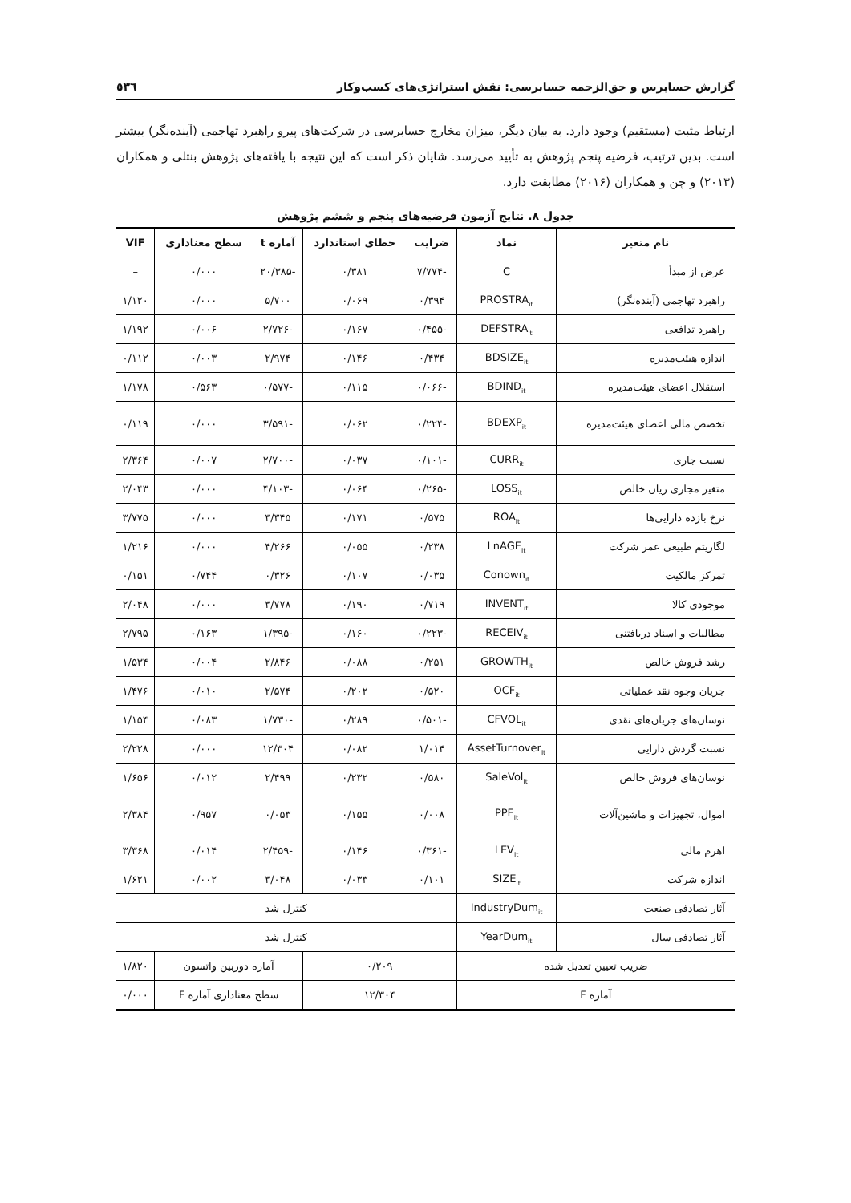گزارش حسابرس و حق‌الزحمه حسابرسی: نقش استراتژی‌های کسب‌وکار ٥٣٦
ارتباط مثبت (مستقیم) وجود دارد. به بیان دیگر، میزان مخارج حسابرسی در شرکت‌های پیرو راهبرد تهاجمی (آینده‌نگر) بیشتر است. بدین ترتیب، فرضیه پنجم پژوهش به تأیید می‌رسد. شایان ذکر است که این نتیجه با یافته‌های پژوهش بنتلی و همکاران (۲۰۱۳) و چن و همکاران (۲۰۱۶) مطابقت دارد.
جدول ۸. نتایج آزمون فرضیه‌های پنجم و ششم پژوهش
| نام متغیر | نماد | ضرایب | خطای استاندارد | آماره t | سطح معناداری | VIF |
| --- | --- | --- | --- | --- | --- | --- |
| عرض از مبدأ | C | -۷/۷۷۴ | ۰/۳۸۱ | -۲۰/۳۸۵ | ۰/۰۰۰ | – |
| راهبرد تهاجمی (آینده‌نگر) | PROSTRA<sub>it</sub> | ۰/۳۹۴ | ۰/۰۶۹ | ۵/۷۰۰ | ۰/۰۰۰ | ۱/۱۲۰ |
| راهبرد تدافعی | DEFSTRA<sub>it</sub> | -۰/۴۵۵ | ۰/۱۶۷ | -۲/۷۲۶ | ۰/۰۰۶ | ۱/۱۹۲ |
| اندازه هیئت‌مدیره | BDSIZE<sub>it</sub> | ۰/۴۳۴ | ۰/۱۴۶ | ۲/۹۷۴ | ۰/۰۰۳ | ۰/۱۱۲ |
| استقلال اعضای هیئت‌مدیره | BDIND<sub>it</sub> | -۰/۰۶۶ | ۰/۱۱۵ | -۰/۵۷۷ | ۰/۵۶۳ | ۱/۱۷۸ |
| تخصص مالی اعضای هیئت‌مدیره | BDEXP<sub>it</sub> | -۰/۲۲۴ | ۰/۰۶۲ | -۳/۵۹۱ | ۰/۰۰۰ | ۰/۱۱۹ |
| نسبت جاری | CURR<sub>it</sub> | -۰/۱۰۱ | ۰/۰۳۷ | -۲/۷۰۰ | ۰/۰۰۷ | ۲/۳۶۴ |
| متغیر مجازی زیان خالص | LOSS<sub>it</sub> | -۰/۲۶۵ | ۰/۰۶۴ | -۴/۱۰۳ | ۰/۰۰۰ | ۲/۰۴۳ |
| نرخ بازده دارایی‌ها | ROA<sub>it</sub> | ۰/۵۷۵ | ۰/۱۷۱ | ۳/۳۴۵ | ۰/۰۰۰ | ۳/۷۷۵ |
| لگاریتم طبیعی عمر شرکت | LnAGE<sub>it</sub> | ۰/۲۳۸ | ۰/۰۵۵ | ۴/۲۶۶ | ۰/۰۰۰ | ۱/۲۱۶ |
| تمرکز مالکیت | Conown<sub>it</sub> | ۰/۰۳۵ | ۰/۱۰۷ | ۰/۳۲۶ | ۰/۷۴۴ | ۰/۱۵۱ |
| موجودی کالا | INVENT<sub>it</sub> | ۰/۷۱۹ | ۰/۱۹۰ | ۳/۷۷۸ | ۰/۰۰۰ | ۲/۰۴۸ |
| مطالبات و اسناد دریافتنی | RECEIV<sub>it</sub> | -۰/۲۲۳ | ۰/۱۶۰ | -۱/۳۹۵ | ۰/۱۶۳ | ۲/۷۹۵ |
| رشد فروش خالص | GROWTH<sub>it</sub> | ۰/۲۵۱ | ۰/۰۸۸ | ۲/۸۴۶ | ۰/۰۰۴ | ۱/۵۳۴ |
| جریان وجوه نقد عملیاتی | OCF<sub>it</sub> | ۰/۵۲۰ | ۰/۲۰۲ | ۲/۵۷۴ | ۰/۰۱۰ | ۱/۴۷۶ |
| نوسان‌های جریان‌های نقدی | CFVOL<sub>it</sub> | -۰/۵۰۱ | ۰/۲۸۹ | -۱/۷۳۰ | ۰/۰۸۳ | ۱/۱۵۴ |
| نسبت گردش دارایی | AssetTurnover<sub>it</sub> | ۱/۰۱۴ | ۰/۰۸۲ | ۱۲/۳۰۴ | ۰/۰۰۰ | ۲/۲۲۸ |
| نوسان‌های فروش خالص | SaleVol<sub>it</sub> | ۰/۵۸۰ | ۰/۲۳۲ | ۲/۴۹۹ | ۰/۰۱۲ | ۱/۶۵۶ |
| اموال، تجهیزات و ماشین‌آلات | PPE<sub>it</sub> | ۰/۰۰۸ | ۰/۱۵۵ | ۰/۰۵۳ | ۰/۹۵۷ | ۲/۳۸۴ |
| اهرم مالی | LEV<sub>it</sub> | -۰/۳۶۱ | ۰/۱۴۶ | -۲/۴۵۹ | ۰/۰۱۴ | ۳/۳۶۸ |
| اندازه شرکت | SIZE<sub>it</sub> | ۰/۱۰۱ | ۰/۰۳۳ | ۳/۰۴۸ | ۰/۰۰۲ | ۱/۶۲۱ |
| آثار تصادفی صنعت | IndustryDum<sub>it</sub> | کنترل شد | | | | |
| آثار تصادفی سال | YearDum<sub>it</sub> | کنترل شد | | | | |
| ضریب تعیین تعدیل شده | | ۰/۲۰۹ | | آماره دوربین واتسون | | ۱/۸۲۰ |
| آماره F | | ۱۲/۳۰۴ | | سطح معناداری آماره F | | ۰/۰۰۰ |